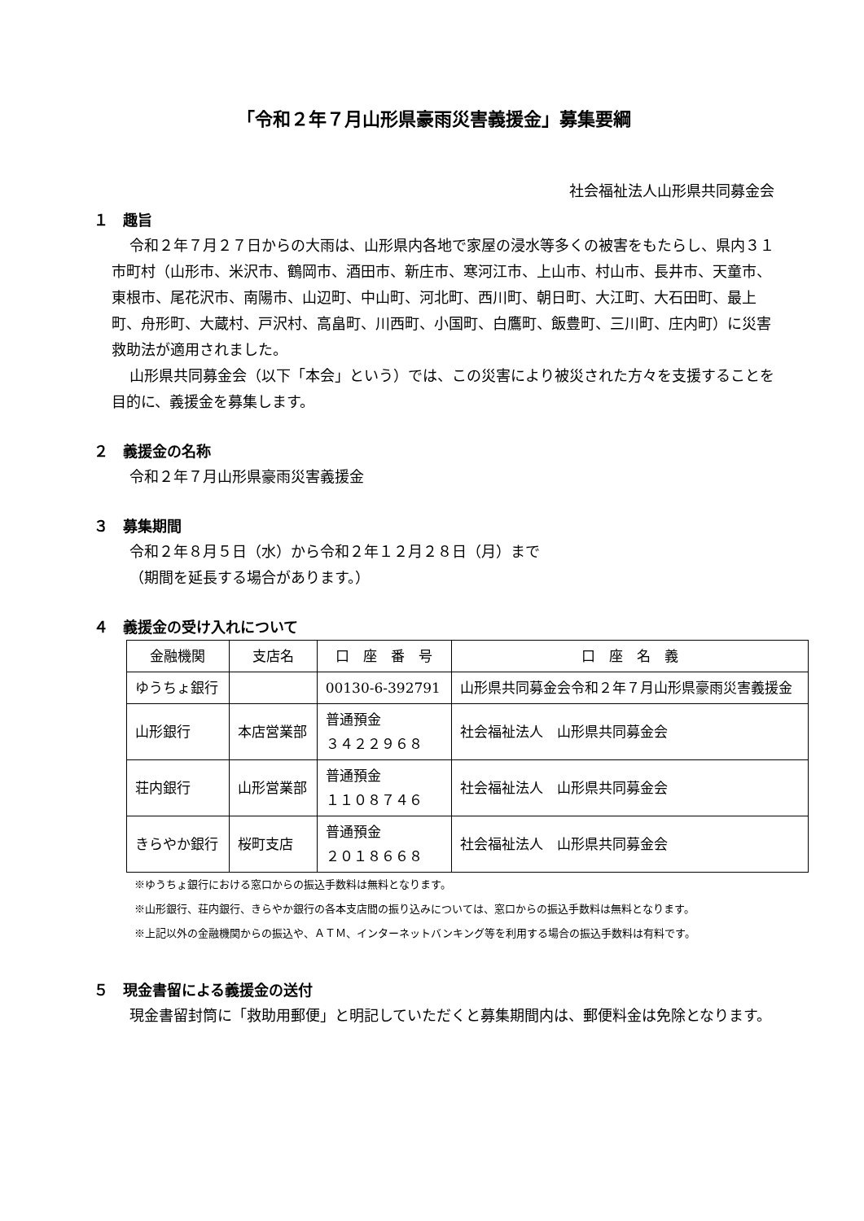「令和２年７月山形県豪雨災害義援金」募集要綱
社会福祉法人山形県共同募金会
１　趣旨
令和２年７月２７日からの大雨は、山形県内各地で家屋の浸水等多くの被害をもたらし、県内３１市町村（山形市、米沢市、鶴岡市、酒田市、新庄市、寒河江市、上山市、村山市、長井市、天童市、東根市、尾花沢市、南陽市、山辺町、中山町、河北町、西川町、朝日町、大江町、大石田町、最上町、舟形町、大蔵村、戸沢村、高畠町、川西町、小国町、白鷹町、飯豊町、三川町、庄内町）に災害救助法が適用されました。
山形県共同募金会（以下「本会」という）では、この災害により被災された方々を支援することを目的に、義援金を募集します。
２　義援金の名称
令和２年７月山形県豪雨災害義援金
３　募集期間
令和２年８月５日（水）から令和２年１２月２８日（月）まで
（期間を延長する場合があります。）
４　義援金の受け入れについて
| 金融機関 | 支店名 | 口 座 番 号 | 口 座 名 義 |
| --- | --- | --- | --- |
| ゆうちょ銀行 | | 00130-6-392791 | 山形県共同募金会令和２年７月山形県豪雨災害義援金 |
| 山形銀行 | 本店営業部 | 普通預金 ３４２２９６８ | 社会福祉法人 山形県共同募金会 |
| 荘内銀行 | 山形営業部 | 普通預金 １１０８７４６ | 社会福祉法人 山形県共同募金会 |
| きらやか銀行 | 桜町支店 | 普通預金 ２０１８６６８ | 社会福祉法人 山形県共同募金会 |
※ゆうちょ銀行における窓口からの振込手数料は無料となります。
※山形銀行、荘内銀行、きらやか銀行の各本支店間の振り込みについては、窓口からの振込手数料は無料となります。
※上記以外の金融機関からの振込や、ＡＴＭ、インターネットバンキング等を利用する場合の振込手数料は有料です。
５　現金書留による義援金の送付
現金書留封筒に「救助用郵便」と明記していただくと募集期間内は、郵便料金は免除となります。